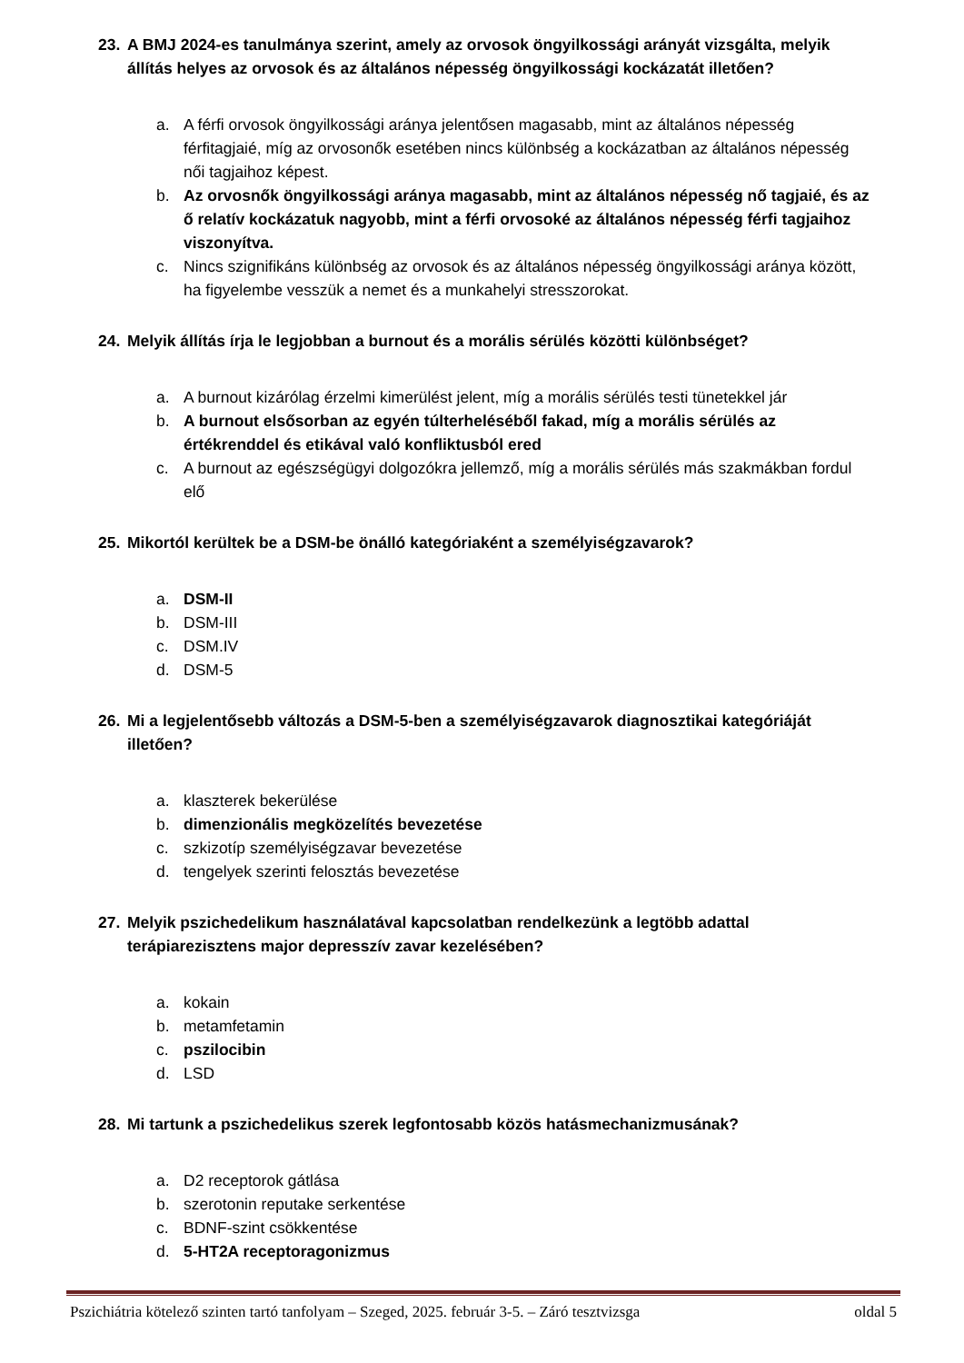23. A BMJ 2024-es tanulmánya szerint, amely az orvosok öngyilkossági arányát vizsgálta, melyik állítás helyes az orvosok és az általános népesség öngyilkossági kockázatát illetően?
a. A férfi orvosok öngyilkossági aránya jelentősen magasabb, mint az általános népesség férfitagjaié, míg az orvosonők esetében nincs különbség a kockázatban az általános népesség női tagjaihoz képest.
b. Az orvosnők öngyilkossági aránya magasabb, mint az általános népesség nő tagjaié, és az ő relatív kockázatuk nagyobb, mint a férfi orvosoké az általános népesség férfi tagjaihoz viszonyítva.
c. Nincs szignifikáns különbség az orvosok és az általános népesség öngyilkossági aránya között, ha figyelembe vesszük a nemet és a munkahelyi stresszorokat.
24. Melyik állítás írja le legjobban a burnout és a morális sérülés közötti különbséget?
a. A burnout kizárólag érzelmi kimerülést jelent, míg a morális sérülés testi tünetekkel jár
b. A burnout elsősorban az egyén túlterheléséből fakad, míg a morális sérülés az értékrenddel és etikával való konfliktusból ered
c. A burnout az egészségügyi dolgozókra jellemző, míg a morális sérülés más szakmákban fordul elő
25. Mikortól kerültek be a DSM-be önálló kategóriaként a személyiségzavarok?
a. DSM-II
b. DSM-III
c. DSM.IV
d. DSM-5
26. Mi a legjelentősebb változás a DSM-5-ben a személyiségzavarok diagnosztikai kategóriáját illetően?
a. klaszterek bekerülése
b. dimenzionális megközelítés bevezetése
c. szkizotíp személyiségzavar bevezetése
d. tengelyek szerinti felosztás bevezetése
27. Melyik pszichedelikum használatával kapcsolatban rendelkezünk a legtöbb adattal terápiarezisztens major depresszív zavar kezelésében?
a. kokain
b. metamfetamin
c. pszilocibin
d. LSD
28. Mi tartunk a pszichedelikus szerek legfontosabb közös hatásmechanizmusának?
a. D2 receptorok gátlása
b. szerotonin reputake serkentése
c. BDNF-szint csökkentése
d. 5-HT2A receptoragonizmus
Pszichiátria kötelező szinten tartó tanfolyam – Szeged, 2025. február 3-5. – Záró tesztvizsga oldal 5